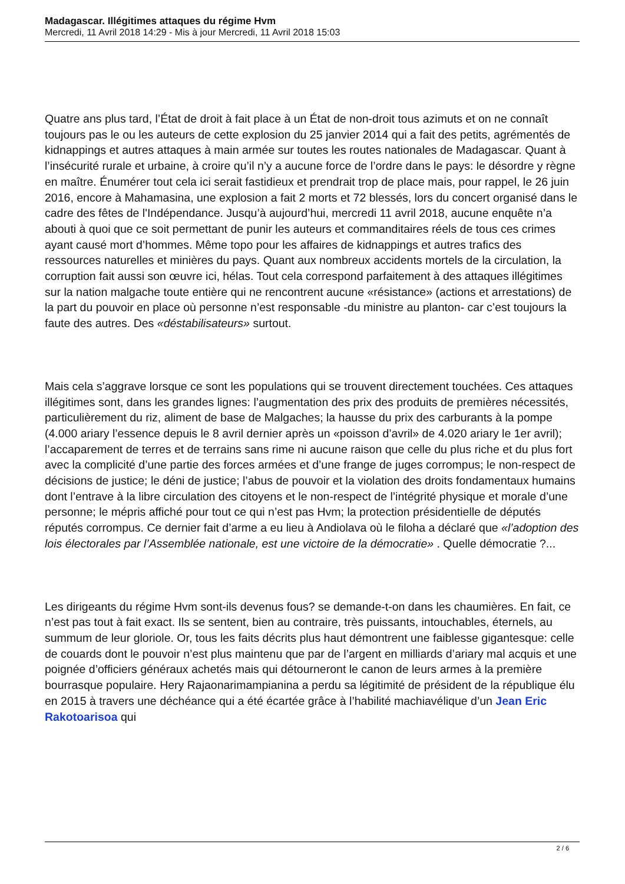Madagascar. Illégitimes attaques du régime Hvm
Mercredi, 11 Avril 2018 14:29 - Mis à jour Mercredi, 11 Avril 2018 15:03
Quatre ans plus tard, l’État de droit à fait place à un État de non-droit tous azimuts et on ne connaît toujours pas le ou les auteurs de cette explosion du 25 janvier 2014 qui a fait des petits, agrémentés de kidnappings et autres attaques à main armée sur toutes les routes nationales de Madagascar. Quant à l’insécurité rurale et urbaine, à croire qu’il n’y a aucune force de l’ordre dans le pays: le désordre y règne en maître. Énumérer tout cela ici serait fastidieux et prendrait trop de place mais, pour rappel, le 26 juin 2016, encore à Mahamasina, une explosion a fait 2 morts et 72 blessés, lors du concert organisé dans le cadre des fêtes de l'Indépendance. Jusqu’à aujourd’hui, mercredi 11 avril 2018, aucune enquête n’a abouti à quoi que ce soit permettant de punir les auteurs et commanditaires réels de tous ces crimes ayant causé mort d’hommes. Même topo pour les affaires de kidnappings et autres trafics des ressources naturelles et minières du pays. Quant aux nombreux accidents mortels de la circulation, la corruption fait aussi son œuvre ici, hélas. Tout cela correspond parfaitement à des attaques illégitimes sur la nation malgache toute entière qui ne rencontrent aucune «résistance» (actions et arrestations) de la part du pouvoir en place où personne n’est responsable -du ministre au planton- car c’est toujours la faute des autres. Des «déstabilisateurs» surtout.
Mais cela s’aggrave lorsque ce sont les populations qui se trouvent directement touchées. Ces attaques illégitimes sont, dans les grandes lignes: l’augmentation des prix des produits de premières nécessités, particulièrement du riz, aliment de base de Malgaches; la hausse du prix des carburants à la pompe (4.000 ariary l’essence depuis le 8 avril dernier après un «poisson d’avril» de 4.020 ariary le 1er avril); l’accaparement de terres et de terrains sans rime ni aucune raison que celle du plus riche et du plus fort avec la complicité d’une partie des forces armées et d’une frange de juges corrompus; le non-respect de décisions de justice; le déni de justice; l’abus de pouvoir et la violation des droits fondamentaux humains dont l’entrave à la libre circulation des citoyens et le non-respect de l’intégrité physique et morale d’une personne; le mépris affiché pour tout ce qui n’est pas Hvm; la protection présidentielle de députés réputés corrompus. Ce dernier fait d’arme a eu lieu à Andiolava où le filoha a déclaré que «l’adoption des lois électorales par l’Assemblée nationale, est une victoire de la démocratie» . Quelle démocratie ?...
Les dirigeants du régime Hvm sont-ils devenus fous? se demande-t-on dans les chaumières. En fait, ce n’est pas tout à fait exact. Ils se sentent, bien au contraire, très puissants, intouchables, éternels, au summum de leur gloriole. Or, tous les faits décrits plus haut démontrent une faiblesse gigantesque: celle de couards dont le pouvoir n’est plus maintenu que par de l’argent en milliards d’ariary mal acquis et une poignée d’officiers généraux achetés mais qui détourneront le canon de leurs armes à la première bourrasque populaire. Hery Rajaonarimampianina a perdu sa légitimité de président de la république élu en 2015 à travers une déchéance qui a été écartée grâce à l’habilité machiavélique d’un Jean Eric Rakotoarisoa qui
2 / 6